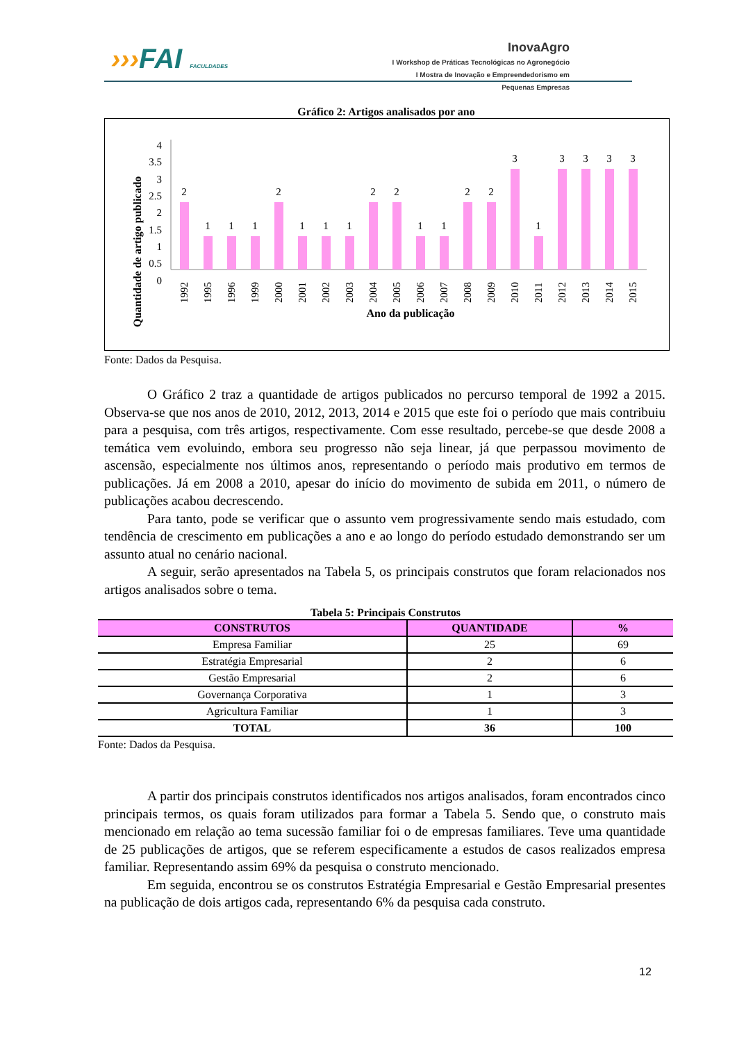›››FAI FACULDADES
InovaAgro
I Workshop de Práticas Tecnológicas no Agronegócio
I Mostra de Inovação e Empreendedorismo em Pequenas Empresas
Gráfico 2: Artigos analisados por ano
Quantidade de artigo publicado
4
3.5
3
2.5
2
1.5
1
0.5
0
2
1
1
1
2
1
1
1
2
2
1
1
2
2
3
1
3
3
3
3
1992
1995
1996
1999
2000
2001
2002
2003
2004
2005
2006
2007
2008
2009
2010
2011
2012
2013
2014
2015
Ano da publicação
Fonte: Dados da Pesquisa.
O Gráfico 2 traz a quantidade de artigos publicados no percurso temporal de 1992 a 2015. Observa-se que nos anos de 2010, 2012, 2013, 2014 e 2015 que este foi o período que mais contribuiu para a pesquisa, com três artigos, respectivamente. Com esse resultado, percebe-se que desde 2008 a temática vem evoluindo, embora seu progresso não seja linear, já que perpassou movimento de ascensão, especialmente nos últimos anos, representando o período mais produtivo em termos de publicações. Já em 2008 a 2010, apesar do início do movimento de subida em 2011, o número de publicações acabou decrescendo.
Para tanto, pode se verificar que o assunto vem progressivamente sendo mais estudado, com tendência de crescimento em publicações a ano e ao longo do período estudado demonstrando ser um assunto atual no cenário nacional.
A seguir, serão apresentados na Tabela 5, os principais construtos que foram relacionados nos artigos analisados sobre o tema.
Tabela 5: Principais Construtos
| CONSTRUTOS | QUANTIDADE | % |
| --- | --- | --- |
| Empresa Familiar | 25 | 69 |
| Estratégia Empresarial | 2 | 6 |
| Gestão Empresarial | 2 | 6 |
| Governança Corporativa | 1 | 3 |
| Agricultura Familiar | 1 | 3 |
| TOTAL | 36 | 100 |
Fonte: Dados da Pesquisa.
A partir dos principais construtos identificados nos artigos analisados, foram encontrados cinco principais termos, os quais foram utilizados para formar a Tabela 5. Sendo que, o construto mais mencionado em relação ao tema sucessão familiar foi o de empresas familiares. Teve uma quantidade de 25 publicações de artigos, que se referem especificamente a estudos de casos realizados empresa familiar. Representando assim 69% da pesquisa o construto mencionado.
Em seguida, encontrou se os construtos Estratégia Empresarial e Gestão Empresarial presentes na publicação de dois artigos cada, representando 6% da pesquisa cada construto.
12